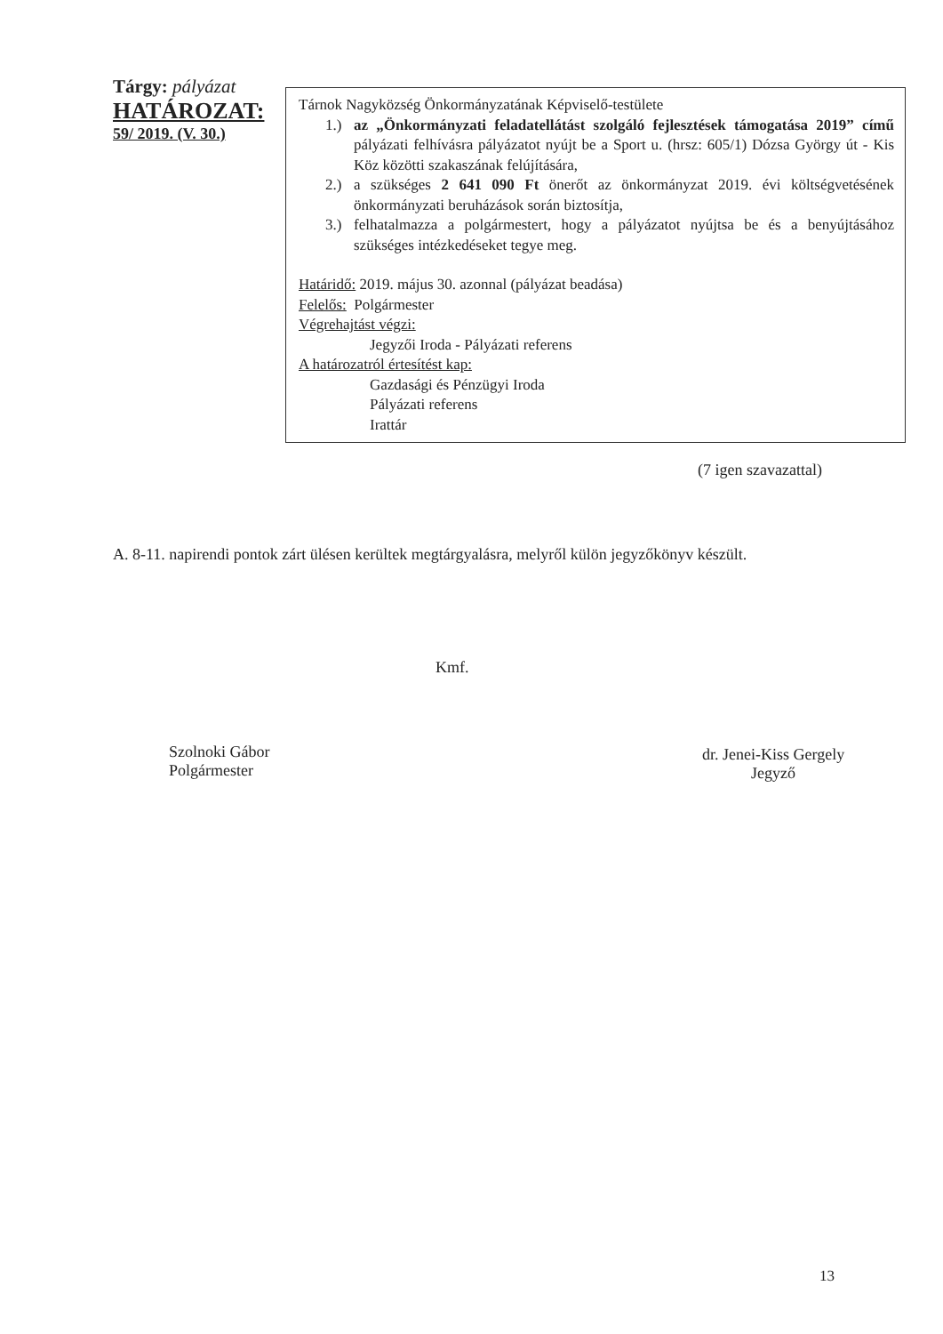Tárgy: pályázat
HATÁROZAT:
59/ 2019. (V. 30.)
Tárnok Nagyközség Önkormányzatának Képviselő-testülete
1.) az „Önkormányzati feladatellátást szolgáló fejlesztések támogatása 2019” című pályázati felhívásra pályázatot nyújt be a Sport u. (hrsz: 605/1) Dózsa György út - Kis Köz közötti szakaszának felújítására,
2.) a szükséges 2 641 090 Ft önerőt az önkormányzat 2019. évi költségvetésének önkormányzati beruházások során biztosítja,
3.) felhatalmazza a polgármestert, hogy a pályázatot nyújtsa be és a benyújtásához szükséges intézkedéseket tegye meg.
Határidő: 2019. május 30. azonnal (pályázat beadása)
Felelős: Polgármester
Végrehajtást végzi:
Jegyzői Iroda - Pályázati referens
A határozatról értesítést kap:
Gazdasági és Pénzügyi Iroda
Pályázati referens
Irattár
(7 igen szavazattal)
A. 8-11. napirendi pontok zárt ülésen kerültek megtárgyalásra, melyről külön jegyzőkönyv készült.
Szolnoki Gábor
Polgármester
Kmf.
dr. Jenei-Kiss Gergely
Jegyző
13